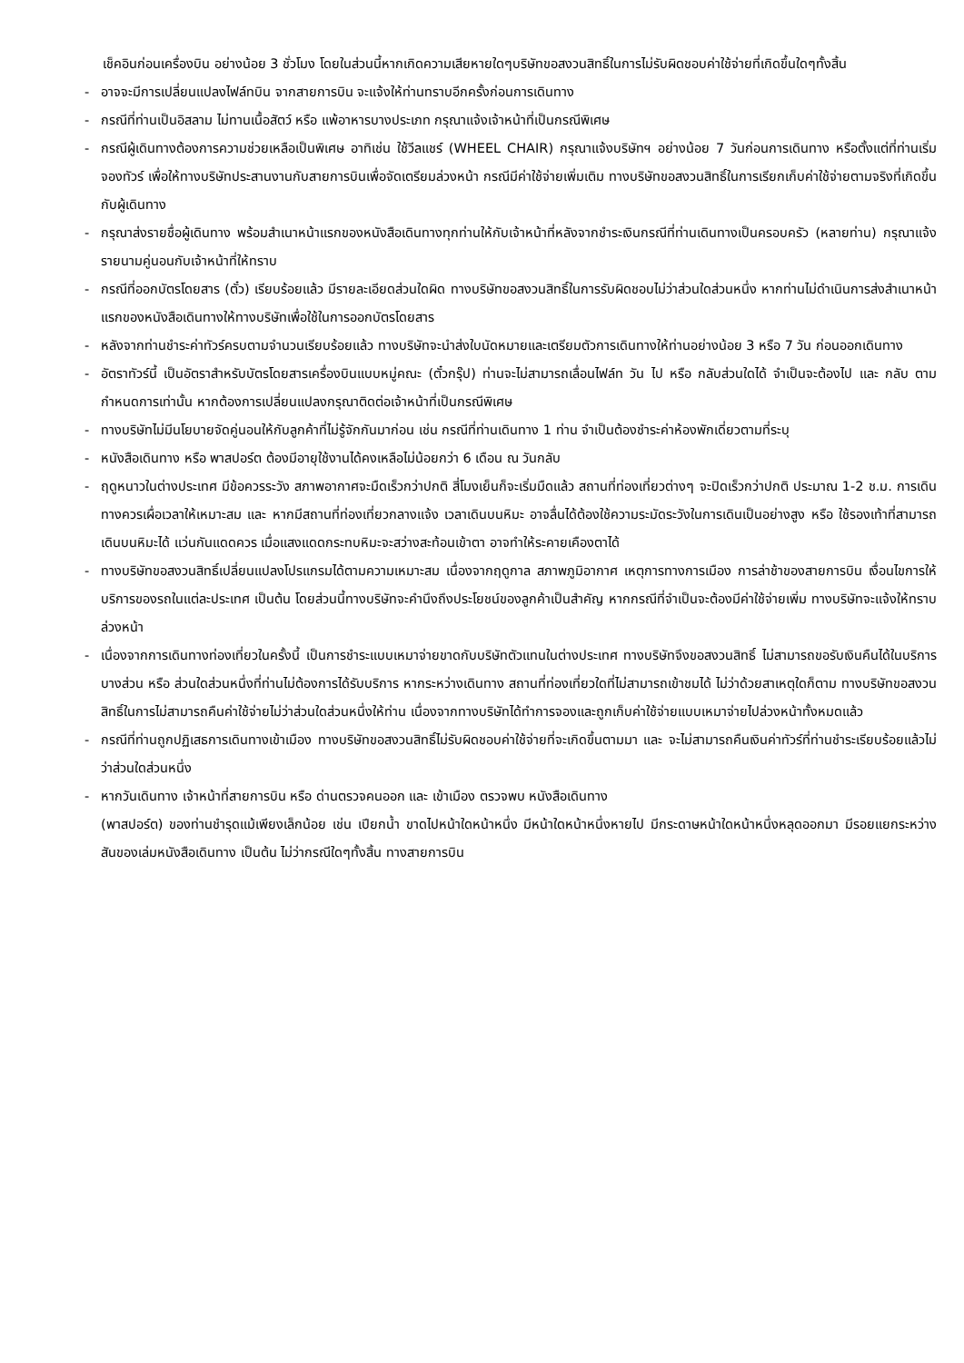เช็คอินก่อนเครื่องบิน อย่างน้อย 3 ชั่วโมง โดยในส่วนนี้หากเกิดความเสียหายใดๆบริษัทขอสงวนสิทธิ์ในการไม่รับผิดชอบค่าใช้จ่ายที่เกิดขึ้นใดๆทั้งสิ้น
- อาจจะมีการเปลี่ยนแปลงไฟล์ทบิน จากสายการบิน จะแจ้งให้ท่านทราบอีกครั้งก่อนการเดินทาง
- กรณีที่ท่านเป็นอิสลาม ไม่ทานเนื้อสัตว์ หรือ แพ้อาหารบางประเภท กรุณาแจ้งเจ้าหน้าที่เป็นกรณีพิเศษ
- กรณีผู้เดินทางต้องการความช่วยเหลือเป็นพิเศษ อาทิเช่น ใช้วีลแชร์ (WHEEL CHAIR) กรุณาแจ้งบริษัทฯ อย่างน้อย 7 วันก่อนการเดินทาง หรือตั้งแต่ที่ท่านเริ่มจองทัวร์ เพื่อให้ทางบริษัทประสานงานกับสายการบินเพื่อจัดเตรียมล่วงหน้า กรณีมีค่าใช้จ่ายเพิ่มเติม ทางบริษัทขอสงวนสิทธิ์ในการเรียกเก็บค่าใช้จ่ายตามจริงที่เกิดขึ้นกับผู้เดินทาง
- กรุณาส่งรายชื่อผู้เดินทาง พร้อมสำเนาหน้าแรกของหนังสือเดินทางทุกท่านให้กับเจ้าหน้าที่หลังจากชำระเงินกรณีที่ท่านเดินทางเป็นครอบครัว (หลายท่าน) กรุณาแจ้งรายนามคู่นอนกับเจ้าหน้าที่ให้ทราบ
- กรณีที่ออกบัตรโดยสาร (ตั๋ว) เรียบร้อยแล้ว มีรายละเอียดส่วนใดผิด ทางบริษัทขอสงวนสิทธิ์ในการรับผิดชอบไม่ว่าส่วนใดส่วนหนึ่ง หากท่านไม่ดำเนินการส่งสำเนาหน้าแรกของหนังสือเดินทางให้ทางบริษัทเพื่อใช้ในการออกบัตรโดยสาร
- หลังจากท่านชำระค่าทัวร์ครบตามจำนวนเรียบร้อยแล้ว ทางบริษัทจะนำส่งใบนัดหมายและเตรียมตัวการเดินทางให้ท่านอย่างน้อย 3 หรือ 7 วัน ก่อนออกเดินทาง
- อัตราทัวร์นี้ เป็นอัตราสำหรับบัตรโดยสารเครื่องบินแบบหมู่คณะ (ตั๋วกรุ๊ป) ท่านจะไม่สามารถเลื่อนไฟล์ท วัน ไป หรือ กลับส่วนใดได้ จำเป็นจะต้องไป และ กลับ ตามกำหนดการเท่านั้น หากต้องการเปลี่ยนแปลงกรุณาติดต่อเจ้าหน้าที่เป็นกรณีพิเศษ
- ทางบริษัทไม่มีนโยบายจัดคู่นอนให้กับลูกค้าที่ไม่รู้จักกันมาก่อน เช่น กรณีที่ท่านเดินทาง 1 ท่าน จำเป็นต้องชำระค่าห้องพักเดี่ยวตามที่ระบุ
- หนังสือเดินทาง หรือ พาสปอร์ต ต้องมีอายุใช้งานได้คงเหลือไม่น้อยกว่า 6 เดือน ณ วันกลับ
- ฤดูหนาวในต่างประเทศ มีข้อควรระวัง สภาพอากาศจะมืดเร็วกว่าปกติ สี่โมงเย็นก็จะเริ่มมืดแล้ว สถานที่ท่องเที่ยวต่างๆ จะปิดเร็วกว่าปกติ ประมาณ 1-2 ช.ม. การเดินทางควรเผื่อเวลาให้เหมาะสม และ หากมีสถานที่ท่องเที่ยวกลางแจ้ง เวลาเดินบนหิมะ อาจลื่นได้ต้องใช้ความระมัดระวังในการเดินเป็นอย่างสูง หรือ ใช้รองเท้าที่สามารถเดินบนหิมะได้ แว่นกันแดดควร เมื่อแสงแดดกระทบหิมะจะสว่างสะท้อนเข้าตา อาจทำให้ระคายเคืองตาได้
- ทางบริษัทขอสงวนสิทธิ์เปลี่ยนแปลงโปรแกรมได้ตามความเหมาะสม เนื่องจากฤดูกาล สภาพภูมิอากาศ เหตุการทางการเมือง การล่าช้าของสายการบิน เงื่อนไขการให้บริการของรถในแต่ละประเทศ เป็นต้น โดยส่วนนี้ทางบริษัทจะคำนึงถึงประโยชน์ของลูกค้าเป็นสำคัญ หากกรณีที่จำเป็นจะต้องมีค่าใช้จ่ายเพิ่ม ทางบริษัทจะแจ้งให้ทราบล่วงหน้า
- เนื่องจากการเดินทางท่องเที่ยวในครั้งนี้ เป็นการชำระแบบเหมาจ่ายขาดกับบริษัทตัวแทนในต่างประเทศ ทางบริษัทจึงขอสงวนสิทธิ์ ไม่สามารถขอรับเงินคืนได้ในบริการบางส่วน หรือ ส่วนใดส่วนหนึ่งที่ท่านไม่ต้องการได้รับบริการ หากระหว่างเดินทาง สถานที่ท่องเที่ยวใดที่ไม่สามารถเข้าชมได้ ไม่ว่าด้วยสาเหตุใดก็ตาม ทางบริษัทขอสงวนสิทธิ์ในการไม่สามารถคืนค่าใช้จ่ายไม่ว่าส่วนใดส่วนหนึ่งให้ท่าน เนื่องจากทางบริษัทได้ทำการจองและถูกเก็บค่าใช้จ่ายแบบเหมาจ่ายไปล่วงหน้าทั้งหมดแล้ว
- กรณีที่ท่านถูกปฏิเสธการเดินทางเข้าเมือง ทางบริษัทขอสงวนสิทธิ์ไม่รับผิดชอบค่าใช้จ่ายที่จะเกิดขึ้นตามมา และ จะไม่สามารถคืนเงินค่าทัวร์ที่ท่านชำระเรียบร้อยแล้วไม่ว่าส่วนใดส่วนหนึ่ง
- หากวันเดินทาง เจ้าหน้าที่สายการบิน หรือ ด่านตรวจคนออก และ เข้าเมือง ตรวจพบ หนังสือเดินทาง
(พาสปอร์ต) ของท่านชำรุดแม้เพียงเล็กน้อย เช่น เปียกน้ำ ขาดไปหน้าใดหน้าหนึ่ง มีหน้าใดหน้าหนึ่งหายไป มีกระดาษหน้าใดหน้าหนึ่งหลุดออกมา มีรอยแยกระหว่างสันของเล่มหนังสือเดินทาง เป็นต้น ไม่ว่ากรณีใดๆทั้งสิ้น ทางสายการบิน